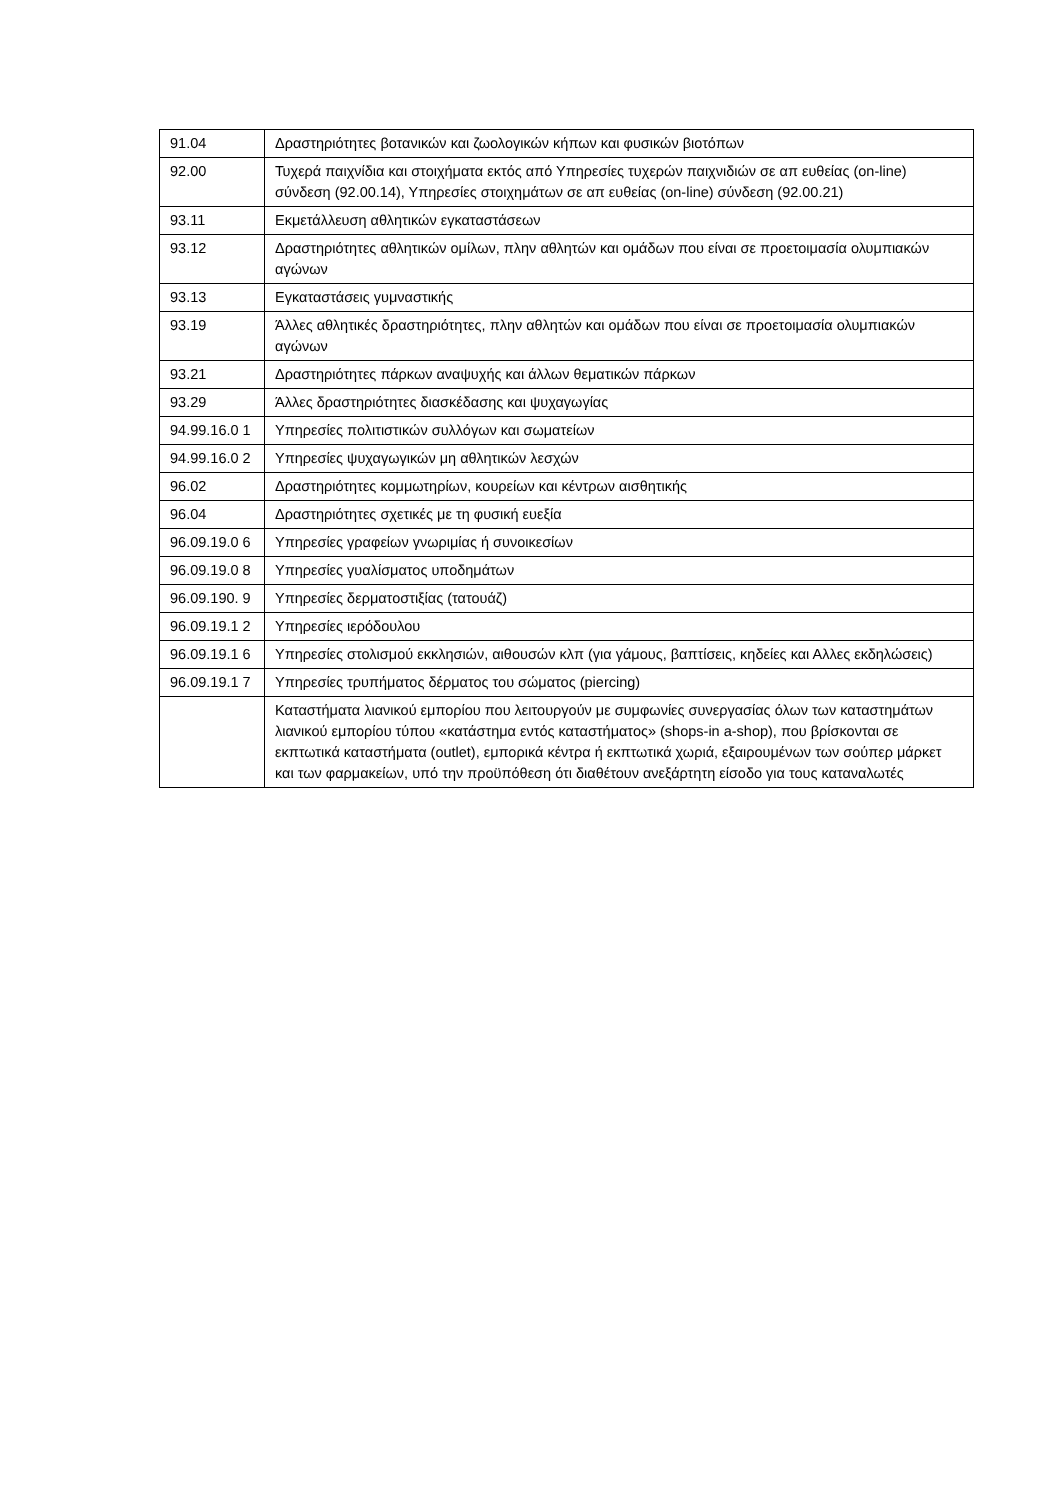| 91.04 | Δραστηριότητες βοτανικών και ζωολογικών κήπων και φυσικών βιοτόπων |
| 92.00 | Τυχερά παιχνίδια και στοιχήματα εκτός από Υπηρεσίες τυχερών παιχνιδιών σε απ ευθείας (on-line) σύνδεση (92.00.14), Υπηρεσίες στοιχημάτων σε απ ευθείας (on-line) σύνδεση (92.00.21) |
| 93.11 | Εκμετάλλευση αθλητικών εγκαταστάσεων |
| 93.12 | Δραστηριότητες αθλητικών ομίλων, πλην αθλητών και ομάδων που είναι σε προετοιμασία ολυμπιακών αγώνων |
| 93.13 | Εγκαταστάσεις γυμναστικής |
| 93.19 | Άλλες αθλητικές δραστηριότητες, πλην αθλητών και ομάδων που είναι σε προετοιμασία ολυμπιακών αγώνων |
| 93.21 | Δραστηριότητες πάρκων αναψυχής και άλλων θεματικών πάρκων |
| 93.29 | Άλλες δραστηριότητες διασκέδασης και ψυχαγωγίας |
| 94.99.16.0 1 | Υπηρεσίες πολιτιστικών συλλόγων και σωματείων |
| 94.99.16.0 2 | Υπηρεσίες ψυχαγωγικών μη αθλητικών λεσχών |
| 96.02 | Δραστηριότητες κομμωτηρίων, κουρείων και κέντρων αισθητικής |
| 96.04 | Δραστηριότητες σχετικές με τη φυσική ευεξία |
| 96.09.19.0 6 | Υπηρεσίες γραφείων γνωριμίας ή συνοικεσίων |
| 96.09.19.0 8 | Υπηρεσίες γυαλίσματος υποδημάτων |
| 96.09.190. 9 | Υπηρεσίες δερματοστιξίας (τατουάζ) |
| 96.09.19.1 2 | Υπηρεσίες ιερόδουλου |
| 96.09.19.1 6 | Υπηρεσίες στολισμού εκκλησιών, αιθουσών κλπ (για γάμους, βαπτίσεις, κηδείες και Αλλες εκδηλώσεις) |
| 96.09.19.1 7 | Υπηρεσίες τρυπήματος δέρματος του σώματος (piercing) |
| | Καταστήματα λιανικού εμπορίου που λειτουργούν με συμφωνίες συνεργασίας όλων των καταστημάτων λιανικού εμπορίου τύπου «κατάστημα εντός καταστήματος» (shops-in a-shop), που βρίσκονται σε εκπτωτικά καταστήματα (outlet), εμπορικά κέντρα ή εκπτωτικά χωριά, εξαιρουμένων των σούπερ μάρκετ και των φαρμακείων, υπό την προϋπόθεση ότι διαθέτουν ανεξάρτητη είσοδο για τους καταναλωτές |